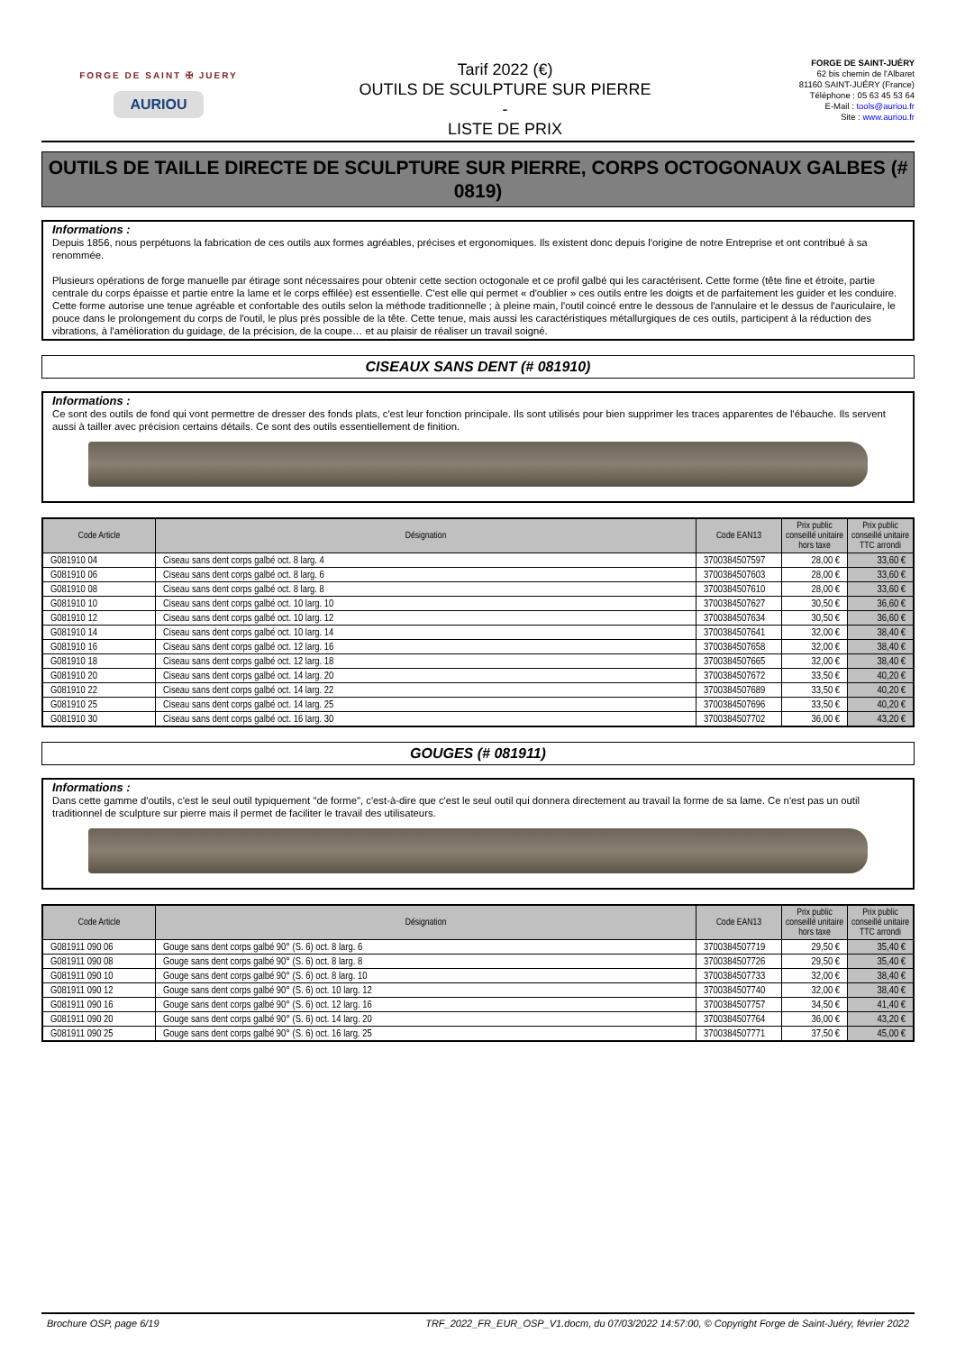FORGE DE SAINT ✠ JUERY
AURIOU
Tarif 2022 (€)
OUTILS DE SCULPTURE SUR PIERRE
-
LISTE DE PRIX
FORGE DE SAINT-JUÉRY
62 bis chemin de l'Albaret
81160 SAINT-JUÉRY (France)
Téléphone : 05 63 45 53 64
E-Mail : tools@auriou.fr
Site : www.auriou.fr
OUTILS DE TAILLE DIRECTE DE SCULPTURE SUR PIERRE, CORPS OCTOGONAUX GALBES (# 0819)
Informations :
Depuis 1856, nous perpétuons la fabrication de ces outils aux formes agréables, précises et ergonomiques. Ils existent donc depuis l'origine de notre Entreprise et ont contribué à sa renommée.
Plusieurs opérations de forge manuelle par étirage sont nécessaires pour obtenir cette section octogonale et ce profil galbé qui les caractérisent. Cette forme (tête fine et étroite, partie centrale du corps épaisse et partie entre la lame et le corps effilée) est essentielle. C'est elle qui permet « d'oublier » ces outils entre les doigts et de parfaitement les guider et les conduire. Cette forme autorise une tenue agréable et confortable des outils selon la méthode traditionnelle ; à pleine main, l'outil coincé entre le dessous de l'annulaire et le dessus de l'auriculaire, le pouce dans le prolongement du corps de l'outil, le plus près possible de la tête. Cette tenue, mais aussi les caractéristiques métallurgiques de ces outils, participent à la réduction des vibrations, à l'amélioration du guidage, de la précision, de la coupe… et au plaisir de réaliser un travail soigné.
CISEAUX SANS DENT (# 081910)
Informations :
Ce sont des outils de fond qui vont permettre de dresser des fonds plats, c'est leur fonction principale. Ils sont utilisés pour bien supprimer les traces apparentes de l'ébauche. Ils servent aussi à tailler avec précision certains détails. Ce sont des outils essentiellement de finition.
| Code Article | Désignation | Code EAN13 | Prix public conseillé unitaire hors taxe | Prix public conseillé unitaire TTC arrondi |
| --- | --- | --- | --- | --- |
| G081910 04 | Ciseau sans dent corps galbé oct. 8 larg. 4 | 3700384507597 | 28,00 € | 33,60 € |
| G081910 06 | Ciseau sans dent corps galbé oct. 8 larg. 6 | 3700384507603 | 28,00 € | 33,60 € |
| G081910 08 | Ciseau sans dent corps galbé oct. 8 larg. 8 | 3700384507610 | 28,00 € | 33,60 € |
| G081910 10 | Ciseau sans dent corps galbé oct. 10 larg. 10 | 3700384507627 | 30,50 € | 36,60 € |
| G081910 12 | Ciseau sans dent corps galbé oct. 10 larg. 12 | 3700384507634 | 30,50 € | 36,60 € |
| G081910 14 | Ciseau sans dent corps galbé oct. 10 larg. 14 | 3700384507641 | 32,00 € | 38,40 € |
| G081910 16 | Ciseau sans dent corps galbé oct. 12 larg. 16 | 3700384507658 | 32,00 € | 38,40 € |
| G081910 18 | Ciseau sans dent corps galbé oct. 12 larg. 18 | 3700384507665 | 32,00 € | 38,40 € |
| G081910 20 | Ciseau sans dent corps galbé oct. 14 larg. 20 | 3700384507672 | 33,50 € | 40,20 € |
| G081910 22 | Ciseau sans dent corps galbé oct. 14 larg. 22 | 3700384507689 | 33,50 € | 40,20 € |
| G081910 25 | Ciseau sans dent corps galbé oct. 14 larg. 25 | 3700384507696 | 33,50 € | 40,20 € |
| G081910 30 | Ciseau sans dent corps galbé oct. 16 larg. 30 | 3700384507702 | 36,00 € | 43,20 € |
GOUGES (# 081911)
Informations :
Dans cette gamme d'outils, c'est le seul outil typiquement "de forme", c'est-à-dire que c'est le seul outil qui donnera directement au travail la forme de sa lame. Ce n'est pas un outil traditionnel de sculpture sur pierre mais il permet de faciliter le travail des utilisateurs.
| Code Article | Désignation | Code EAN13 | Prix public conseillé unitaire hors taxe | Prix public conseillé unitaire TTC arrondi |
| --- | --- | --- | --- | --- |
| G081911 090 06 | Gouge sans dent corps galbé 90° (S. 6) oct. 8 larg. 6 | 3700384507719 | 29,50 € | 35,40 € |
| G081911 090 08 | Gouge sans dent corps galbé 90° (S. 6) oct. 8 larg. 8 | 3700384507726 | 29,50 € | 35,40 € |
| G081911 090 10 | Gouge sans dent corps galbé 90° (S. 6) oct. 8 larg. 10 | 3700384507733 | 32,00 € | 38,40 € |
| G081911 090 12 | Gouge sans dent corps galbé 90° (S. 6) oct. 10 larg. 12 | 3700384507740 | 32,00 € | 38,40 € |
| G081911 090 16 | Gouge sans dent corps galbé 90° (S. 6) oct. 12 larg. 16 | 3700384507757 | 34,50 € | 41,40 € |
| G081911 090 20 | Gouge sans dent corps galbé 90° (S. 6) oct. 14 larg. 20 | 3700384507764 | 36,00 € | 43,20 € |
| G081911 090 25 | Gouge sans dent corps galbé 90° (S. 6) oct. 16 larg. 25 | 3700384507771 | 37,50 € | 45,00 € |
Brochure OSP, page 6/19 TRF_2022_FR_EUR_OSP_V1.docm, du 07/03/2022 14:57:00, © Copyright Forge de Saint-Juéry, février 2022